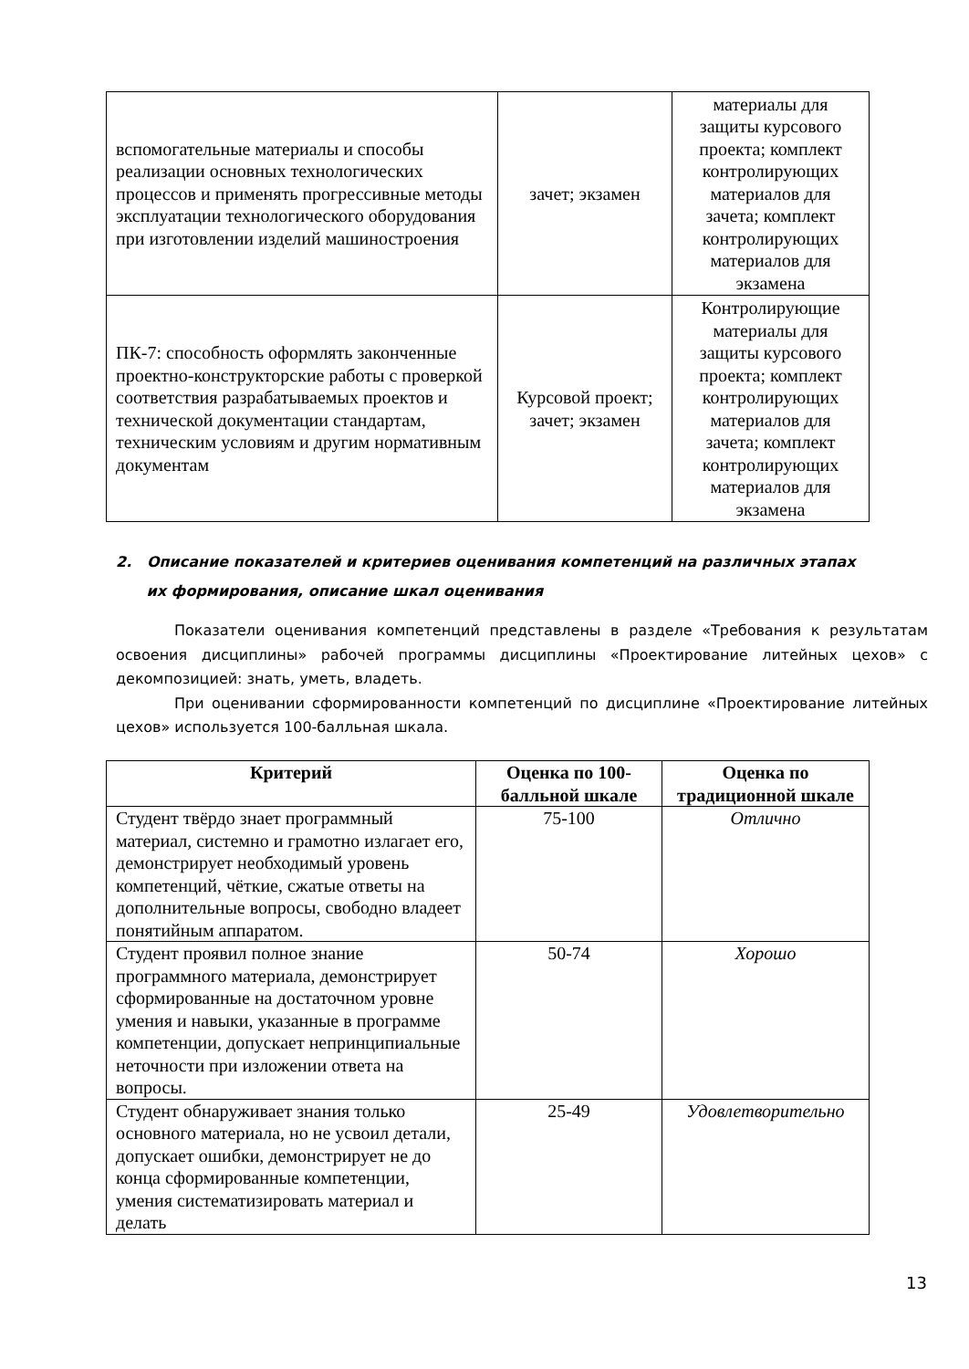| вспомогательные материалы и способы реализации основных технологических процессов и применять прогрессивные методы эксплуатации технологического оборудования при изготовлении изделий машиностроения | зачет; экзамен | материалы для защиты курсового проекта; комплект контролирующих материалов для зачета; комплект контролирующих материалов для экзамена |
| ПК-7: способность оформлять законченные проектно-конструкторские работы с проверкой соответствия разрабатываемых проектов и технической документации стандартам, техническим условиям и другим нормативным документам | Курсовой проект; зачет; экзамен | Контролирующие материалы для защиты курсового проекта; комплект контролирующих материалов для зачета; комплект контролирующих материалов для экзамена |
2. Описание показателей и критериев оценивания компетенций на различных этапах
их формирования, описание шкал оценивания
Показатели оценивания компетенций представлены в разделе «Требования к результатам освоения дисциплины» рабочей программы дисциплины «Проектирование литейных цехов» с декомпозицией: знать, уметь, владеть.
При оценивании сформированности компетенций по дисциплине «Проектирование литейных цехов» используется 100-балльная шкала.
| Критерий | Оценка по 100-балльной шкале | Оценка по традиционной шкале |
| --- | --- | --- |
| Студент твёрдо знает программный материал, системно и грамотно излагает его, демонстрирует необходимый уровень компетенций, чёткие, сжатые ответы на дополнительные вопросы, свободно владеет понятийным аппаратом. | 75-100 | Отлично |
| Студент проявил полное знание программного материала, демонстрирует сформированные на достаточном уровне умения и навыки, указанные в программе компетенции, допускает непринципиальные неточности при изложении ответа на вопросы. | 50-74 | Хорошо |
| Студент обнаруживает знания только основного материала, но не усвоил детали, допускает ошибки, демонстрирует не до конца сформированные компетенции, умения систематизировать материал и делать | 25-49 | Удовлетворительно |
13